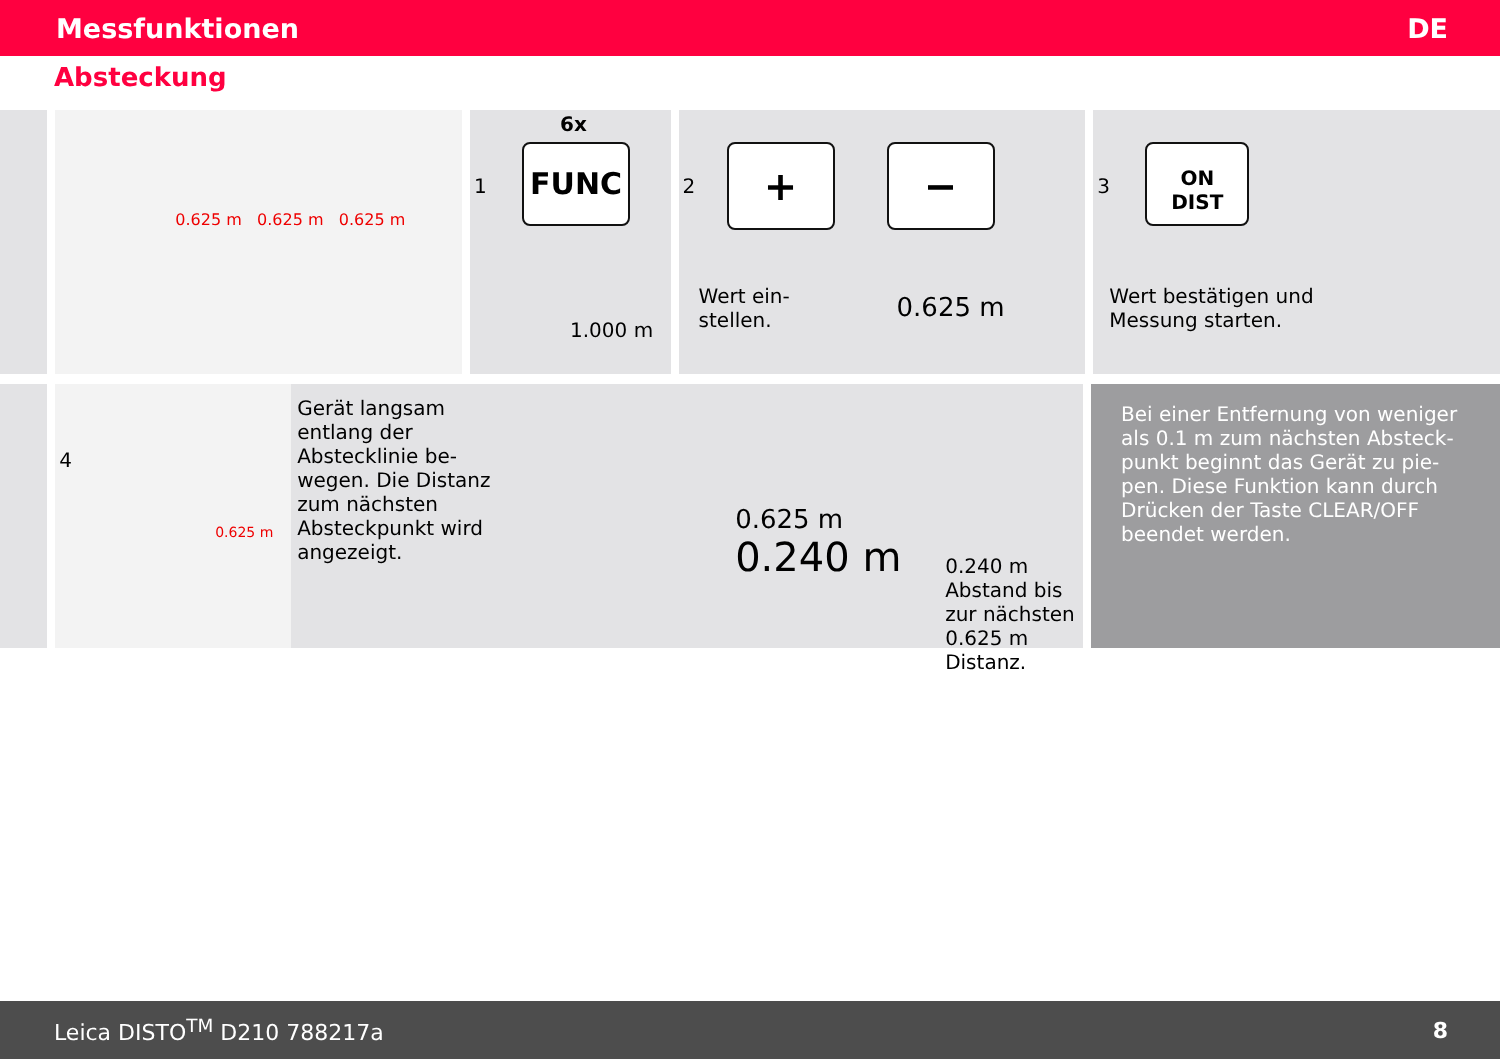Messfunktionen DE
Absteckung
0.625 m 0.625 m 0.625 m
1
6x
FUNC
1.000 m
2 + −
Wert ein-
stellen.
0.625 m
3
ON
DIST
Wert bestätigen und
Messung starten.
4
0.625 m
Gerät langsam entlang der Absteckli­nie be­wegen. Die Distanz zum nächsten Absteckpunkt wird angezeigt.
0.625 m
0.240 m
0.240 m Abstand bis zur nächsten 0.625 m Distanz.
Bei einer Entfernung von weniger als 0.1 m zum nächsten Absteck­punkt beginnt das Gerät zu pie­pen. Diese Funktion kann durch Drücken der Taste CLEAR/OFF beendet werden.
Leica DISTO<sup>TM</sup> D210 788217a 8